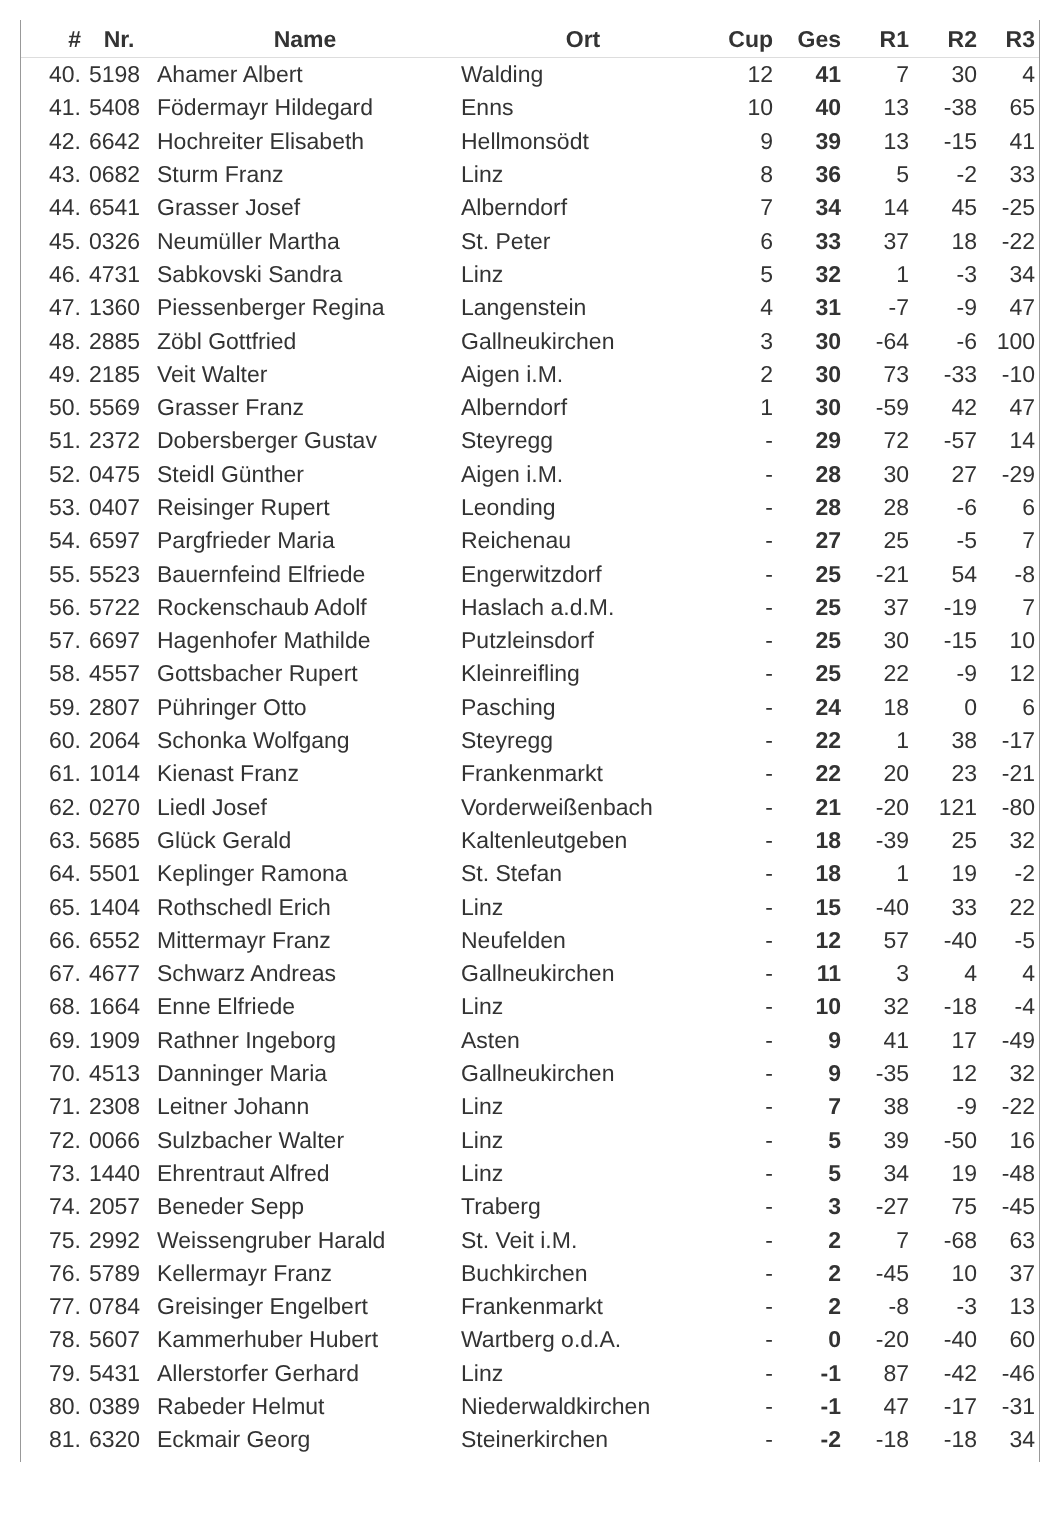| # | Nr. | Name | Ort | Cup | Ges | R1 | R2 | R3 |
| --- | --- | --- | --- | --- | --- | --- | --- | --- |
| 40. | 5198 | Ahamer Albert | Walding | 12 | 41 | 7 | 30 | 4 |
| 41. | 5408 | Födermayr Hildegard | Enns | 10 | 40 | 13 | -38 | 65 |
| 42. | 6642 | Hochreiter Elisabeth | Hellmonsödt | 9 | 39 | 13 | -15 | 41 |
| 43. | 0682 | Sturm Franz | Linz | 8 | 36 | 5 | -2 | 33 |
| 44. | 6541 | Grasser Josef | Alberndorf | 7 | 34 | 14 | 45 | -25 |
| 45. | 0326 | Neumüller Martha | St. Peter | 6 | 33 | 37 | 18 | -22 |
| 46. | 4731 | Sabkovski Sandra | Linz | 5 | 32 | 1 | -3 | 34 |
| 47. | 1360 | Piessenberger Regina | Langenstein | 4 | 31 | -7 | -9 | 47 |
| 48. | 2885 | Zöbl Gottfried | Gallneukirchen | 3 | 30 | -64 | -6 | 100 |
| 49. | 2185 | Veit Walter | Aigen i.M. | 2 | 30 | 73 | -33 | -10 |
| 50. | 5569 | Grasser Franz | Alberndorf | 1 | 30 | -59 | 42 | 47 |
| 51. | 2372 | Dobersberger Gustav | Steyregg | - | 29 | 72 | -57 | 14 |
| 52. | 0475 | Steidl Günther | Aigen i.M. | - | 28 | 30 | 27 | -29 |
| 53. | 0407 | Reisinger Rupert | Leonding | - | 28 | 28 | -6 | 6 |
| 54. | 6597 | Pargfrieder Maria | Reichenau | - | 27 | 25 | -5 | 7 |
| 55. | 5523 | Bauernfeind Elfriede | Engerwitzdorf | - | 25 | -21 | 54 | -8 |
| 56. | 5722 | Rockenschaub Adolf | Haslach a.d.M. | - | 25 | 37 | -19 | 7 |
| 57. | 6697 | Hagenhofer Mathilde | Putzleinsdorf | - | 25 | 30 | -15 | 10 |
| 58. | 4557 | Gottsbacher Rupert | Kleinreifling | - | 25 | 22 | -9 | 12 |
| 59. | 2807 | Pühringer Otto | Pasching | - | 24 | 18 | 0 | 6 |
| 60. | 2064 | Schonka Wolfgang | Steyregg | - | 22 | 1 | 38 | -17 |
| 61. | 1014 | Kienast Franz | Frankenmarkt | - | 22 | 20 | 23 | -21 |
| 62. | 0270 | Liedl Josef | Vorderweißenbach | - | 21 | -20 | 121 | -80 |
| 63. | 5685 | Glück Gerald | Kaltenleutgeben | - | 18 | -39 | 25 | 32 |
| 64. | 5501 | Keplinger Ramona | St. Stefan | - | 18 | 1 | 19 | -2 |
| 65. | 1404 | Rothschedl Erich | Linz | - | 15 | -40 | 33 | 22 |
| 66. | 6552 | Mittermayr Franz | Neufelden | - | 12 | 57 | -40 | -5 |
| 67. | 4677 | Schwarz Andreas | Gallneukirchen | - | 11 | 3 | 4 | 4 |
| 68. | 1664 | Enne Elfriede | Linz | - | 10 | 32 | -18 | -4 |
| 69. | 1909 | Rathner Ingeborg | Asten | - | 9 | 41 | 17 | -49 |
| 70. | 4513 | Danninger Maria | Gallneukirchen | - | 9 | -35 | 12 | 32 |
| 71. | 2308 | Leitner Johann | Linz | - | 7 | 38 | -9 | -22 |
| 72. | 0066 | Sulzbacher Walter | Linz | - | 5 | 39 | -50 | 16 |
| 73. | 1440 | Ehrentraut Alfred | Linz | - | 5 | 34 | 19 | -48 |
| 74. | 2057 | Beneder Sepp | Traberg | - | 3 | -27 | 75 | -45 |
| 75. | 2992 | Weissengruber Harald | St. Veit i.M. | - | 2 | 7 | -68 | 63 |
| 76. | 5789 | Kellermayr Franz | Buchkirchen | - | 2 | -45 | 10 | 37 |
| 77. | 0784 | Greisinger Engelbert | Frankenmarkt | - | 2 | -8 | -3 | 13 |
| 78. | 5607 | Kammerhuber Hubert | Wartberg o.d.A. | - | 0 | -20 | -40 | 60 |
| 79. | 5431 | Allerstorfer Gerhard | Linz | - | -1 | 87 | -42 | -46 |
| 80. | 0389 | Rabeder Helmut | Niederwaldkirchen | - | -1 | 47 | -17 | -31 |
| 81. | 6320 | Eckmair Georg | Steinerkirchen | - | -2 | -18 | -18 | 34 |